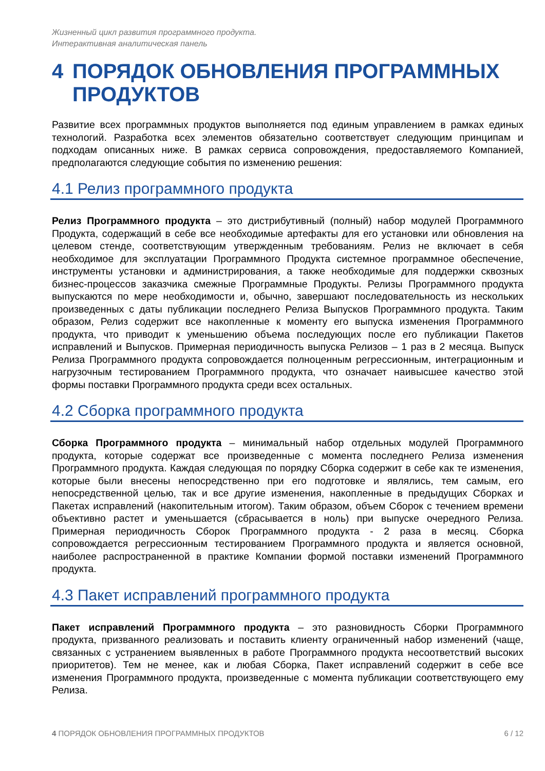Жизненный цикл развития программного продукта.
Интерактивная аналитическая панель
4 ПОРЯДОК ОБНОВЛЕНИЯ ПРОГРАММНЫХ ПРОДУКТОВ
Развитие всех программных продуктов выполняется под единым управлением в рамках единых технологий. Разработка всех элементов обязательно соответствует следующим принципам и подходам описанных ниже. В рамках сервиса сопровождения, предоставляемого Компанией, предполагаются следующие события по изменению решения:
4.1 Релиз программного продукта
Релиз Программного продукта – это дистрибутивный (полный) набор модулей Программного Продукта, содержащий в себе все необходимые артефакты для его установки или обновления на целевом стенде, соответствующим утвержденным требованиям. Релиз не включает в себя необходимое для эксплуатации Программного Продукта системное программное обеспечение, инструменты установки и администрирования, а также необходимые для поддержки сквозных бизнес-процессов заказчика смежные Программные Продукты. Релизы Программного продукта выпускаются по мере необходимости и, обычно, завершают последовательность из нескольких произведенных с даты публикации последнего Релиза Выпусков Программного продукта. Таким образом, Релиз содержит все накопленные к моменту его выпуска изменения Программного продукта, что приводит к уменьшению объема последующих после его публикации Пакетов исправлений и Выпусков. Примерная периодичность выпуска Релизов – 1 раз в 2 месяца. Выпуск Релиза Программного продукта сопровождается полноценным регрессионным, интеграционным и нагрузочным тестированием Программного продукта, что означает наивысшее качество этой формы поставки Программного продукта среди всех остальных.
4.2 Сборка программного продукта
Сборка Программного продукта – минимальный набор отдельных модулей Программного продукта, которые содержат все произведенные с момента последнего Релиза изменения Программного продукта. Каждая следующая по порядку Сборка содержит в себе как те изменения, которые были внесены непосредственно при его подготовке и являлись, тем самым, его непосредственной целью, так и все другие изменения, накопленные в предыдущих Сборках и Пакетах исправлений (накопительным итогом). Таким образом, объем Сборок с течением времени объективно растет и уменьшается (сбрасывается в ноль) при выпуске очередного Релиза. Примерная периодичность Сборок Программного продукта - 2 раза в месяц. Сборка сопровождается регрессионным тестированием Программного продукта и является основной, наиболее распространенной в практике Компании формой поставки изменений Программного продукта.
4.3 Пакет исправлений программного продукта
Пакет исправлений Программного продукта – это разновидность Сборки Программного продукта, призванного реализовать и поставить клиенту ограниченный набор изменений (чаще, связанных с устранением выявленных в работе Программного продукта несоответствий высоких приоритетов). Тем не менее, как и любая Сборка, Пакет исправлений содержит в себе все изменения Программного продукта, произведенные с момента публикации соответствующего ему Релиза.
4 ПОРЯДОК ОБНОВЛЕНИЯ ПРОГРАММНЫХ ПРОДУКТОВ 6 / 12